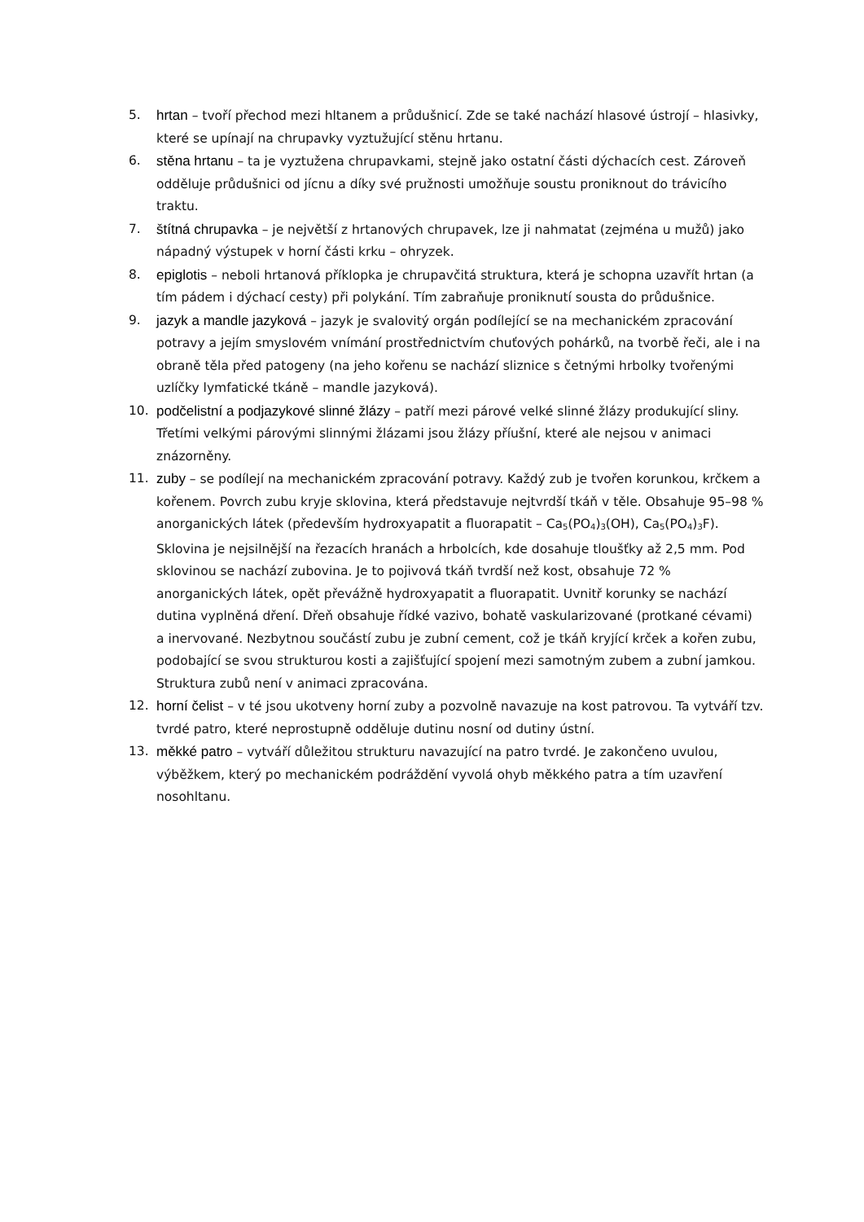5. hrtan – tvoří přechod mezi hltanem a průdušnicí. Zde se také nachází hlasové ústrojí – hlasivky, které se upínají na chrupavky vyztužující stěnu hrtanu.
6. stěna hrtanu – ta je vyztužena chrupavkami, stejně jako ostatní části dýchacích cest. Zároveň odděluje průdušnici od jícnu a díky své pružnosti umožňuje soustu proniknout do trávicího traktu.
7. štítná chrupavka – je největší z hrtanových chrupavek, lze ji nahmatat (zejména u mužů) jako nápadný výstupek v horní části krku – ohryzek.
8. epiglotis – neboli hrtanová příklopka je chrupavčitá struktura, která je schopna uzavřít hrtan (a tím pádem i dýchací cesty) při polykání. Tím zabraňuje proniknutí sousta do průdušnice.
9. jazyk a mandle jazyková – jazyk je svalovitý orgán podílející se na mechanickém zpracování potravy a jejím smyslovém vnímání prostřednictvím chuťových pohárků, na tvorbě řeči, ale i na obraně těla před patogeny (na jeho kořenu se nachází sliznice s četnými hrbolky tvořenými uzlíčky lymfatické tkáně – mandle jazyková).
10. podčelistní a podjazykové slinné žlázy – patří mezi párové velké slinné žlázy produkující sliny. Třetími velkými párovými slinnými žlázami jsou žlázy příušní, které ale nejsou v animaci znázorněny.
11. zuby – se podílejí na mechanickém zpracování potravy. Každý zub je tvořen korunkou, krčkem a kořenem. Povrch zubu kryje sklovina, která představuje nejtvrdší tkáň v těle. Obsahuje 95–98 % anorganických látek (především hydroxyapatit a fluorapatit – Ca<sub>5</sub>(PO<sub>4</sub>)<sub>3</sub>(OH), Ca<sub>5</sub>(PO<sub>4</sub>)<sub>3</sub>F). Sklovina je nejsilnější na řezacích hranách a hrbolcích, kde dosahuje tloušťky až 2,5 mm. Pod sklovinou se nachází zubovina. Je to pojivová tkáň tvrdší než kost, obsahuje 72 % anorganických látek, opět převážně hydroxyapatit a fluorapatit. Uvnitř korunky se nachází dutina vyplněná dření. Dřeň obsahuje řídké vazivo, bohatě vaskularizované (protkané cévami) a inervované. Nezbytnou součástí zubu je zubní cement, což je tkáň kryjící krček a kořen zubu, podobající se svou strukturou kosti a zajišťující spojení mezi samotným zubem a zubní jamkou. Struktura zubů není v animaci zpracována.
12. horní čelist – v té jsou ukotveny horní zuby a pozvolně navazuje na kost patrovou. Ta vytváří tzv. tvrdé patro, které neprostupně odděluje dutinu nosní od dutiny ústní.
13. měkké patro – vytváří důležitou strukturu navazující na patro tvrdé. Je zakončeno uvulou, výběžkem, který po mechanickém podráždění vyvolá ohyb měkkého patra a tím uzavření nosohltanu.